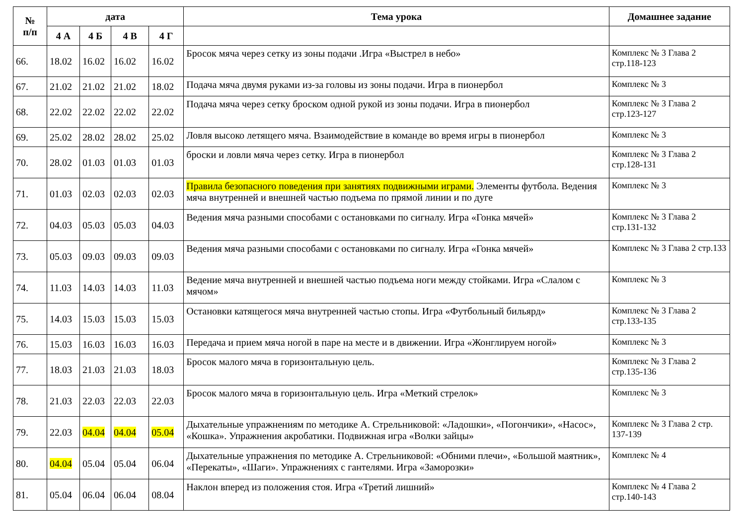| № п/п | дата | | | | Тема урока | Домашнее задание |
| --- | --- | --- | --- | --- | --- | --- |
| | 4 А | 4 Б | 4 В | 4 Г | | |
| 66. | 18.02 | 16.02 | 16.02 | 16.02 | Бросок мяча через сетку из зоны подачи .Игра «Выстрел в небо» | Комплекс № 3 Глава 2 стр.118-123 |
| 67. | 21.02 | 21.02 | 21.02 | 18.02 | Подача мяча двумя руками из-за головы из зоны подачи. Игра в пионербол | Комплекс № 3 |
| 68. | 22.02 | 22.02 | 22.02 | 22.02 | Подача мяча через сетку броском одной рукой из зоны подачи. Игра в пионербол | Комплекс № 3 Глава 2 стр.123-127 |
| 69. | 25.02 | 28.02 | 28.02 | 25.02 | Ловля высоко летящего мяча. Взаимодействие в команде во время игры в пионербол | Комплекс № 3 |
| 70. | 28.02 | 01.03 | 01.03 | 01.03 | броски и ловли мяча через сетку. Игра в пионербол | Комплекс № 3 Глава 2 стр.128-131 |
| 71. | 01.03 | 02.03 | 02.03 | 02.03 | Правила безопасного поведения при занятиях подвижными играми. Элементы футбола. Ведения мяча внутренней и внешней частью подъема по прямой линии и по дуге | Комплекс № 3 |
| 72. | 04.03 | 05.03 | 05.03 | 04.03 | Ведения мяча разными способами с остановками по сигналу. Игра «Гонка мячей» | Комплекс № 3 Глава 2 стр.131-132 |
| 73. | 05.03 | 09.03 | 09.03 | 09.03 | Ведения мяча разными способами с остановками по сигналу. Игра «Гонка мячей» | Комплекс № 3 Глава 2 стр.133 |
| 74. | 11.03 | 14.03 | 14.03 | 11.03 | Ведение мяча внутренней и внешней частью подъема ноги между стойками. Игра «Слалом с мячом» | Комплекс № 3 |
| 75. | 14.03 | 15.03 | 15.03 | 15.03 | Остановки катящегося мяча внутренней частью стопы. Игра «Футбольный бильярд» | Комплекс № 3 Глава 2 стр.133-135 |
| 76. | 15.03 | 16.03 | 16.03 | 16.03 | Передача и прием мяча ногой в паре на месте и в движении. Игра «Жонглируем ногой» | Комплекс № 3 |
| 77. | 18.03 | 21.03 | 21.03 | 18.03 | Бросок малого мяча в горизонтальную цель. | Комплекс № 3 Глава 2 стр.135-136 |
| 78. | 21.03 | 22.03 | 22.03 | 22.03 | Бросок малого мяча в горизонтальную цель. Игра «Меткий стрелок» | Комплекс № 3 |
| 79. | 22.03 | 04.04 | 04.04 | 05.04 | Дыхательные упражнениям по методике А. Стрельниковой: «Ладошки», «Погончики», «Насос», «Кошка». Упражнения акробатики. Подвижная игра «Волки зайцы» | Комплекс № 3 Глава 2 стр. 137-139 |
| 80. | 04.04 | 05.04 | 05.04 | 06.04 | Дыхательные упражнения по методике А. Стрельниковой: «Обними плечи», «Большой маятник», «Перекаты», «Шаги». Упражнениях с гантелями. Игра «Заморозки» | Комплекс № 4 |
| 81. | 05.04 | 06.04 | 06.04 | 08.04 | Наклон вперед из положения стоя. Игра «Третий лишний» | Комплекс № 4 Глава 2 стр.140-143 |